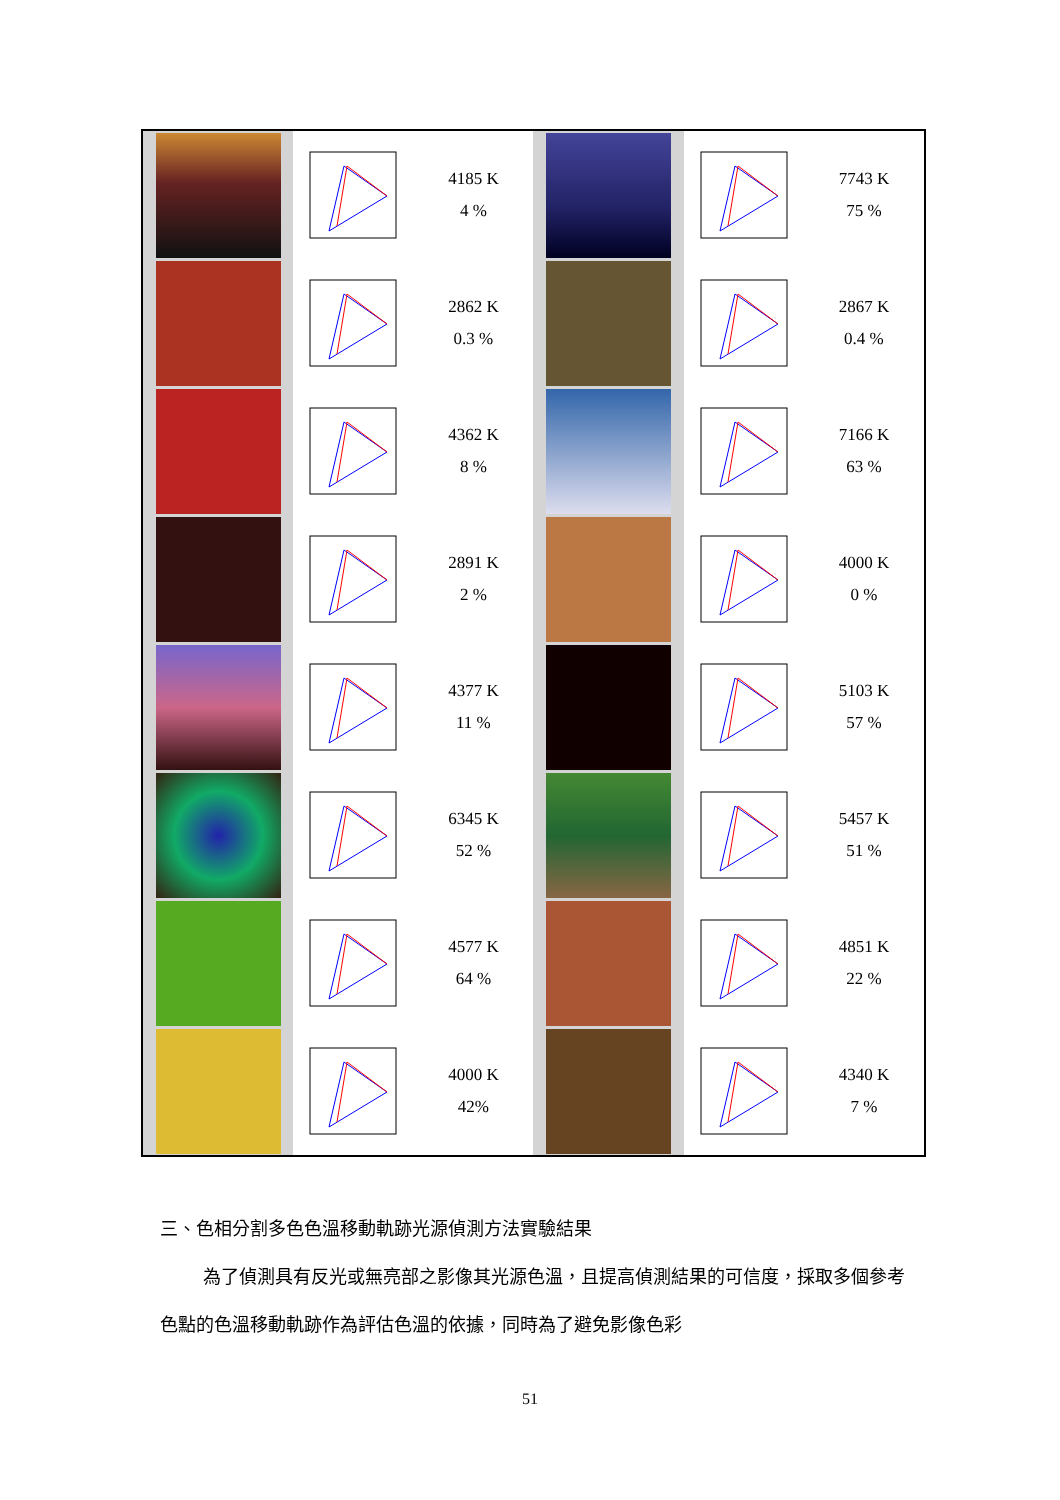| | | 4185 K 4 % | | | 7743 K 75 % |
| | | 2862 K 0.3 % | | | 2867 K 0.4 % |
| | | 4362 K 8 % | | | 7166 K 63 % |
| | | 2891 K 2 % | | | 4000 K 0 % |
| | | 4377 K 11 % | | | 5103 K 57 % |
| | | 6345 K 52 % | | | 5457 K 51 % |
| | | 4577 K 64 % | | | 4851 K 22 % |
| | | 4000 K 42% | | | 4340 K 7 % |
三、色相分割多色色溫移動軌跡光源偵測方法實驗結果
為了偵測具有反光或無亮部之影像其光源色溫，且提高偵測結果的可信度，採取多個參考色點的色溫移動軌跡作為評估色溫的依據，同時為了避免影像色彩
51